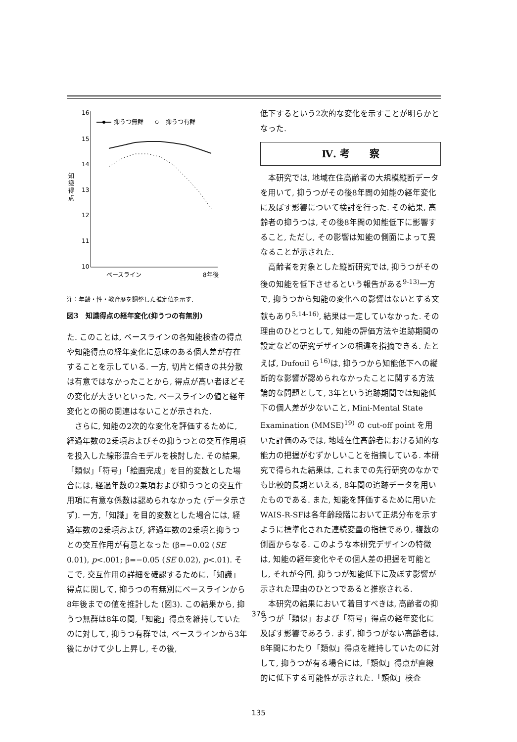16
15
14
13
12
11
10
知
識
得
点
抑うつ無群
抑うつ有群
ベースライン
8年後
注：年齢・性・教育歴を調整した推定値を示す.
図3　知識得点の経年変化(抑うつの有無別)
た. このことは, ベースラインの各知能検査の得点や知能得点の経年変化に意味のある個人差が存在することを示している. 一方, 切片と傾きの共分散は有意ではなかったことから, 得点が高い者ほどその変化が大きいといった, ベースラインの値と経年変化との間の関連はないことが示された.
さらに, 知能の2次的な変化を評価するために, 経過年数の2乗項およびその抑うつとの交互作用項を投入した線形混合モデルを検討した. その結果,「類似」「符号」「絵画完成」を目的変数とした場合には, 経過年数の2乗項および抑うつとの交互作用項に有意な係数は認められなかった (データ示さず). 一方,「知識」を目的変数とした場合には, 経過年数の2乗項および, 経過年数の2乗項と抑うつとの交互作用が有意となった (β=−0.02 (SE 0.01), p<.001; β=−0.05 (SE 0.02), p<.01). そこで, 交互作用の詳細を確認するために,「知識」得点に関して, 抑うつの有無別にベースラインから8年後までの値を推計した (図3). この結果から, 抑うつ無群は8年の間,「知能」得点を維持していたのに対して, 抑うつ有群では, ベースラインから3年後にかけて少し上昇し, その後,
低下するという2次的な変化を示すことが明らかとなった.
Ⅳ. 考　　察
本研究では, 地域在住高齢者の大規模縦断データを用いて, 抑うつがその後8年間の知能の経年変化に及ぼす影響について検討を行った. その結果, 高齢者の抑うつは, その後8年間の知能低下に影響すること, ただし, その影響は知能の側面によって異なることが示された.
高齢者を対象とした縦断研究では, 抑うつがその後の知能を低下させるという報告がある<sup>9-13)</sup>一方で, 抑うつから知能の変化への影響はないとする文献もあり<sup>5,14-16)</sup>, 結果は一定していなかった. その理由のひとつとして, 知能の評価方法や追跡期間の設定などの研究デザインの相違を指摘できる. たとえば, Dufouil ら<sup>16)</sup>は, 抑うつから知能低下への縦断的な影響が認められなかったことに関する方法論的な問題として, 3年という追跡期間では知能低下の個人差が少ないこと, Mini-Mental State Examination (MMSE)<sup>19)</sup> の cut-off point を用いた評価のみでは, 地域在住高齢者における知的な能力の把握がむずかしいことを指摘している. 本研究で得られた結果は, これまでの先行研究のなかでも比較的長期といえる, 8年間の追跡データを用いたものである. また, 知能を評価するために用いたWAIS-R-SFは各年齢段階において正規分布を示すように標準化された連続変量の指標であり, 複数の側面からなる. このような本研究デザインの特徴は, 知能の経年変化やその個人差の把握を可能とし, それが今回, 抑うつが知能低下に及ぼす影響が示された理由のひとつであると推察される.
本研究の結果において着目すべきは, 高齢者の抑うつが「類似」および「符号」得点の経年変化に及ぼす影響であろう. まず, 抑うつがない高齢者は, 8年間にわたり「類似」得点を維持していたのに対して, 抑うつが有る場合には,「類似」得点が直線的に低下する可能性が示された.「類似」検査
376
135